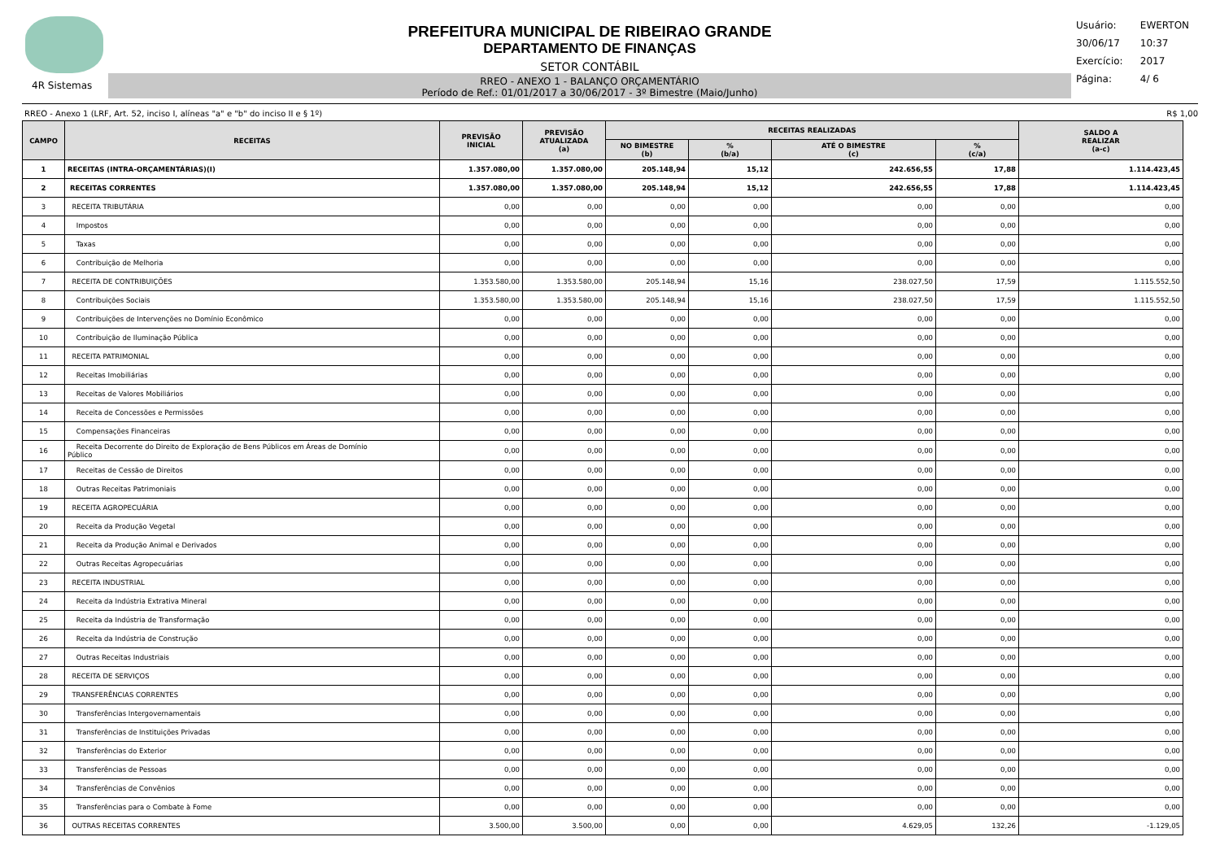4R Sistemas
PREFEITURA MUNICIPAL DE RIBEIRAO GRANDE
DEPARTAMENTO DE FINANÇAS
SETOR CONTÁBIL
RREO - ANEXO 1 - BALANÇO ORÇAMENTÁRIO
Período de Ref.: 01/01/2017 a 30/06/2017 - 3º Bimestre (Maio/Junho)
Usuário: EWERTON
30/06/17 10:37
Exercício: 2017
Página: 4/ 6
RREO - Anexo 1 (LRF, Art. 52, inciso I, alíneas "a" e "b" do inciso II e § 1º) R$ 1,00
| CAMPO | RECEITAS | PREVISÃO INICIAL | PREVISÃO ATUALIZADA (a) | RECEITAS REALIZADAS | | | | SALDO A REALIZAR (a-c) |
| --- | --- | --- | --- | --- | --- | --- | --- | --- |
| | | | | NO BIMESTRE (b) | % (b/a) | ATÉ O BIMESTRE (c) | % (c/a) | |
| 1 | RECEITAS (INTRA-ORÇAMENTÁRIAS)(I) | 1.357.080,00 | 1.357.080,00 | 205.148,94 | 15,12 | 242.656,55 | 17,88 | 1.114.423,45 |
| 2 | RECEITAS CORRENTES | 1.357.080,00 | 1.357.080,00 | 205.148,94 | 15,12 | 242.656,55 | 17,88 | 1.114.423,45 |
| 3 | RECEITA TRIBUTÁRIA | 0,00 | 0,00 | 0,00 | 0,00 | 0,00 | 0,00 | 0,00 |
| 4 | Impostos | 0,00 | 0,00 | 0,00 | 0,00 | 0,00 | 0,00 | 0,00 |
| 5 | Taxas | 0,00 | 0,00 | 0,00 | 0,00 | 0,00 | 0,00 | 0,00 |
| 6 | Contribuição de Melhoria | 0,00 | 0,00 | 0,00 | 0,00 | 0,00 | 0,00 | 0,00 |
| 7 | RECEITA DE CONTRIBUIÇÕES | 1.353.580,00 | 1.353.580,00 | 205.148,94 | 15,16 | 238.027,50 | 17,59 | 1.115.552,50 |
| 8 | Contribuições Sociais | 1.353.580,00 | 1.353.580,00 | 205.148,94 | 15,16 | 238.027,50 | 17,59 | 1.115.552,50 |
| 9 | Contribuições de Intervenções no Domínio Econômico | 0,00 | 0,00 | 0,00 | 0,00 | 0,00 | 0,00 | 0,00 |
| 10 | Contribuição de Iluminação Pública | 0,00 | 0,00 | 0,00 | 0,00 | 0,00 | 0,00 | 0,00 |
| 11 | RECEITA PATRIMONIAL | 0,00 | 0,00 | 0,00 | 0,00 | 0,00 | 0,00 | 0,00 |
| 12 | Receitas Imobiliárias | 0,00 | 0,00 | 0,00 | 0,00 | 0,00 | 0,00 | 0,00 |
| 13 | Receitas de Valores Mobiliários | 0,00 | 0,00 | 0,00 | 0,00 | 0,00 | 0,00 | 0,00 |
| 14 | Receita de Concessões e Permissões | 0,00 | 0,00 | 0,00 | 0,00 | 0,00 | 0,00 | 0,00 |
| 15 | Compensações Financeiras | 0,00 | 0,00 | 0,00 | 0,00 | 0,00 | 0,00 | 0,00 |
| 16 | Receita Decorrente do Direito de Exploração de Bens Públicos em Áreas de Domínio Público | 0,00 | 0,00 | 0,00 | 0,00 | 0,00 | 0,00 | 0,00 |
| 17 | Receitas de Cessão de Direitos | 0,00 | 0,00 | 0,00 | 0,00 | 0,00 | 0,00 | 0,00 |
| 18 | Outras Receitas Patrimoniais | 0,00 | 0,00 | 0,00 | 0,00 | 0,00 | 0,00 | 0,00 |
| 19 | RECEITA AGROPECUÁRIA | 0,00 | 0,00 | 0,00 | 0,00 | 0,00 | 0,00 | 0,00 |
| 20 | Receita da Produção Vegetal | 0,00 | 0,00 | 0,00 | 0,00 | 0,00 | 0,00 | 0,00 |
| 21 | Receita da Produção Animal e Derivados | 0,00 | 0,00 | 0,00 | 0,00 | 0,00 | 0,00 | 0,00 |
| 22 | Outras Receitas Agropecuárias | 0,00 | 0,00 | 0,00 | 0,00 | 0,00 | 0,00 | 0,00 |
| 23 | RECEITA INDUSTRIAL | 0,00 | 0,00 | 0,00 | 0,00 | 0,00 | 0,00 | 0,00 |
| 24 | Receita da Indústria Extrativa Mineral | 0,00 | 0,00 | 0,00 | 0,00 | 0,00 | 0,00 | 0,00 |
| 25 | Receita da Indústria de Transformação | 0,00 | 0,00 | 0,00 | 0,00 | 0,00 | 0,00 | 0,00 |
| 26 | Receita da Indústria de Construção | 0,00 | 0,00 | 0,00 | 0,00 | 0,00 | 0,00 | 0,00 |
| 27 | Outras Receitas Industriais | 0,00 | 0,00 | 0,00 | 0,00 | 0,00 | 0,00 | 0,00 |
| 28 | RECEITA DE SERVIÇOS | 0,00 | 0,00 | 0,00 | 0,00 | 0,00 | 0,00 | 0,00 |
| 29 | TRANSFERÊNCIAS CORRENTES | 0,00 | 0,00 | 0,00 | 0,00 | 0,00 | 0,00 | 0,00 |
| 30 | Transferências Intergovernamentais | 0,00 | 0,00 | 0,00 | 0,00 | 0,00 | 0,00 | 0,00 |
| 31 | Transferências de Instituições Privadas | 0,00 | 0,00 | 0,00 | 0,00 | 0,00 | 0,00 | 0,00 |
| 32 | Transferências do Exterior | 0,00 | 0,00 | 0,00 | 0,00 | 0,00 | 0,00 | 0,00 |
| 33 | Transferências de Pessoas | 0,00 | 0,00 | 0,00 | 0,00 | 0,00 | 0,00 | 0,00 |
| 34 | Transferências de Convênios | 0,00 | 0,00 | 0,00 | 0,00 | 0,00 | 0,00 | 0,00 |
| 35 | Transferências para o Combate à Fome | 0,00 | 0,00 | 0,00 | 0,00 | 0,00 | 0,00 | 0,00 |
| 36 | OUTRAS RECEITAS CORRENTES | 3.500,00 | 3.500,00 | 0,00 | 0,00 | 4.629,05 | 132,26 | -1.129,05 |